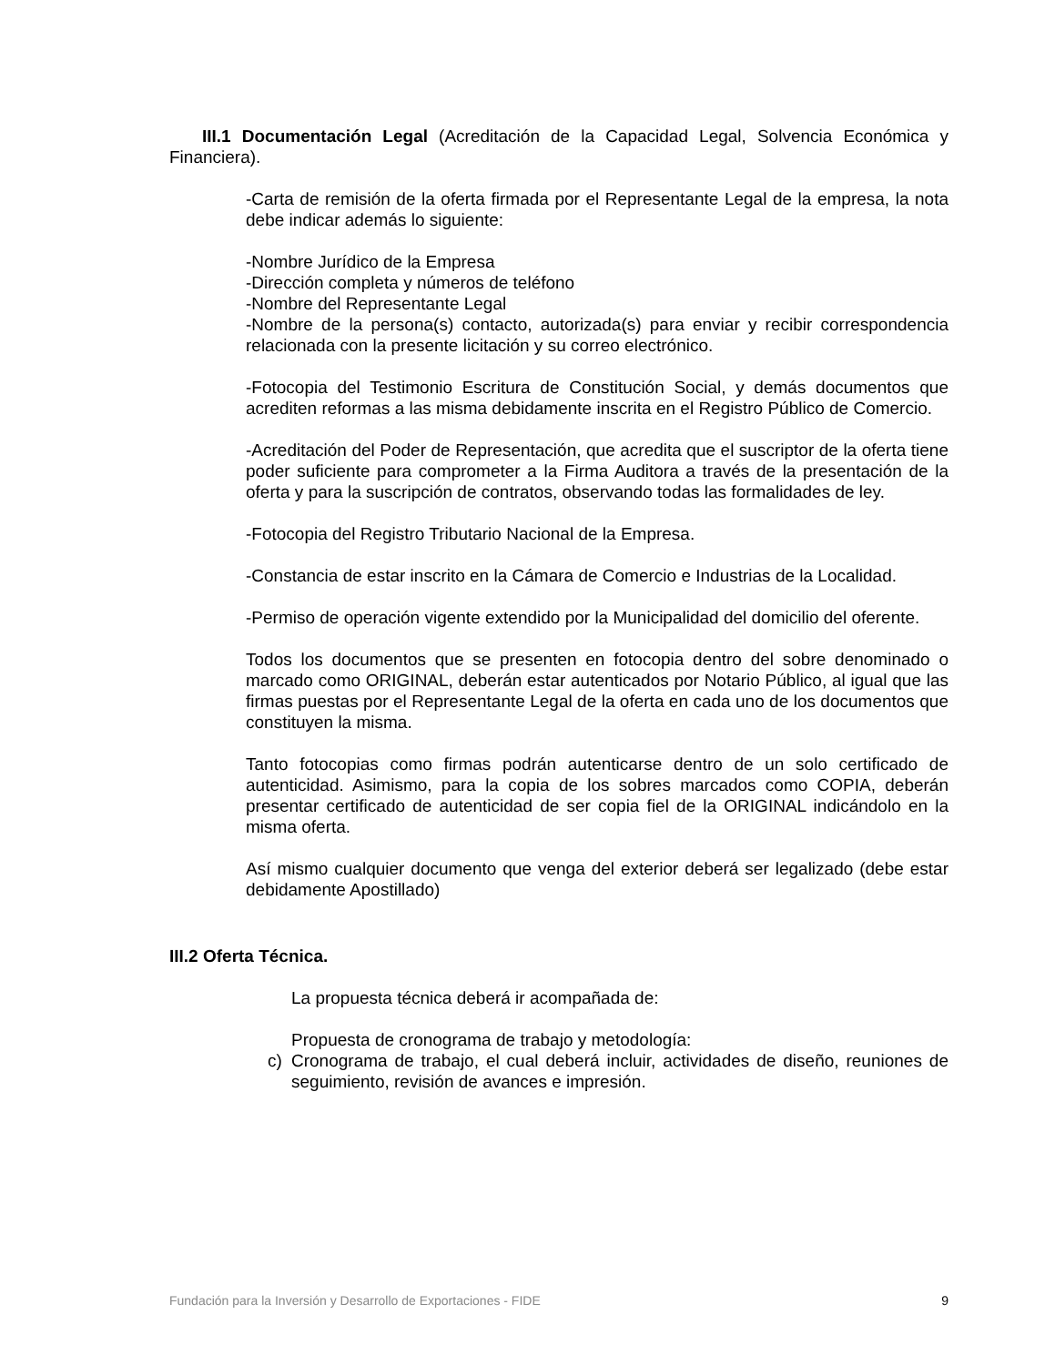III.1 Documentación Legal (Acreditación de la Capacidad Legal, Solvencia Económica y Financiera).
-Carta de remisión de la oferta firmada por el Representante Legal de la empresa, la nota debe indicar además lo siguiente:
-Nombre Jurídico de la Empresa
-Dirección completa y números de teléfono
-Nombre del Representante Legal
-Nombre de la persona(s) contacto, autorizada(s) para enviar y recibir correspondencia relacionada con la presente licitación y su correo electrónico.
-Fotocopia del Testimonio Escritura de Constitución Social, y demás documentos que acrediten reformas a las misma debidamente inscrita en el Registro Público de Comercio.
-Acreditación del Poder de Representación, que acredita que el suscriptor de la oferta tiene poder suficiente para comprometer a la Firma Auditora a través de la presentación de la oferta y para la suscripción de contratos, observando todas las formalidades de ley.
-Fotocopia del Registro Tributario Nacional de la Empresa.
-Constancia de estar inscrito en la Cámara de Comercio e Industrias de la Localidad.
-Permiso de operación vigente extendido por la Municipalidad del domicilio del oferente.
Todos los documentos que se presenten en fotocopia dentro del sobre denominado o marcado como ORIGINAL, deberán estar autenticados por Notario Público, al igual que las firmas puestas por el Representante Legal de la oferta en cada uno de los documentos que constituyen la misma.
Tanto fotocopias como firmas podrán autenticarse dentro de un solo certificado de autenticidad. Asimismo, para la copia de los sobres marcados como COPIA, deberán presentar certificado de autenticidad de ser copia fiel de la ORIGINAL indicándolo en la misma oferta.
Así mismo cualquier documento que venga del exterior deberá ser legalizado (debe estar debidamente Apostillado)
III.2 Oferta Técnica.
La propuesta técnica deberá ir acompañada de:
Propuesta de cronograma de trabajo y metodología:
c) Cronograma de trabajo, el cual deberá incluir, actividades de diseño, reuniones de seguimiento, revisión de avances e impresión.
Fundación para la Inversión y Desarrollo de Exportaciones - FIDE 9